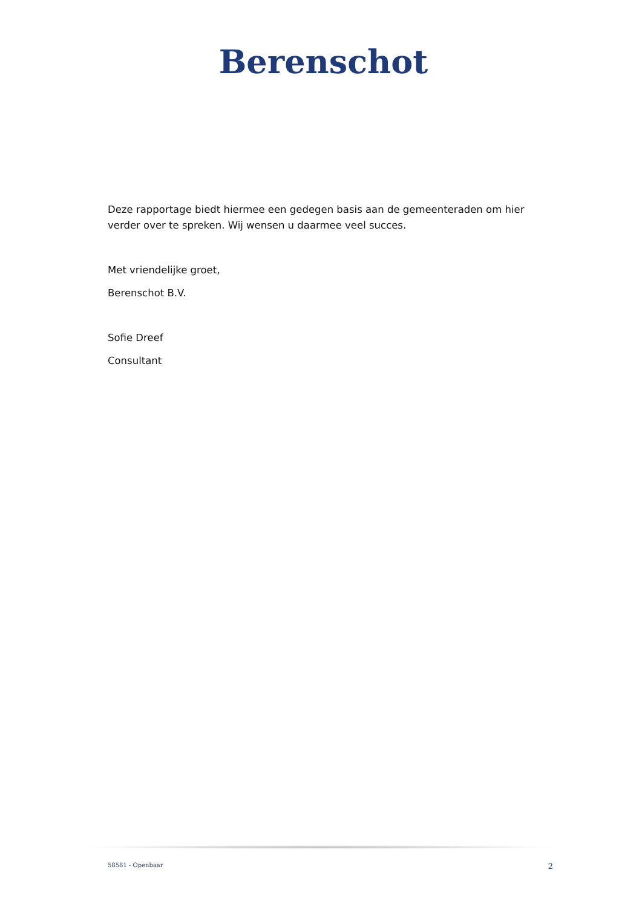Berenschot
Deze rapportage biedt hiermee een gedegen basis aan de gemeenteraden om hier verder over te spreken. Wij wensen u daarmee veel succes.
Met vriendelijke groet,
Berenschot B.V.
Sofie Dreef
Consultant
58581 - Openbaar 2